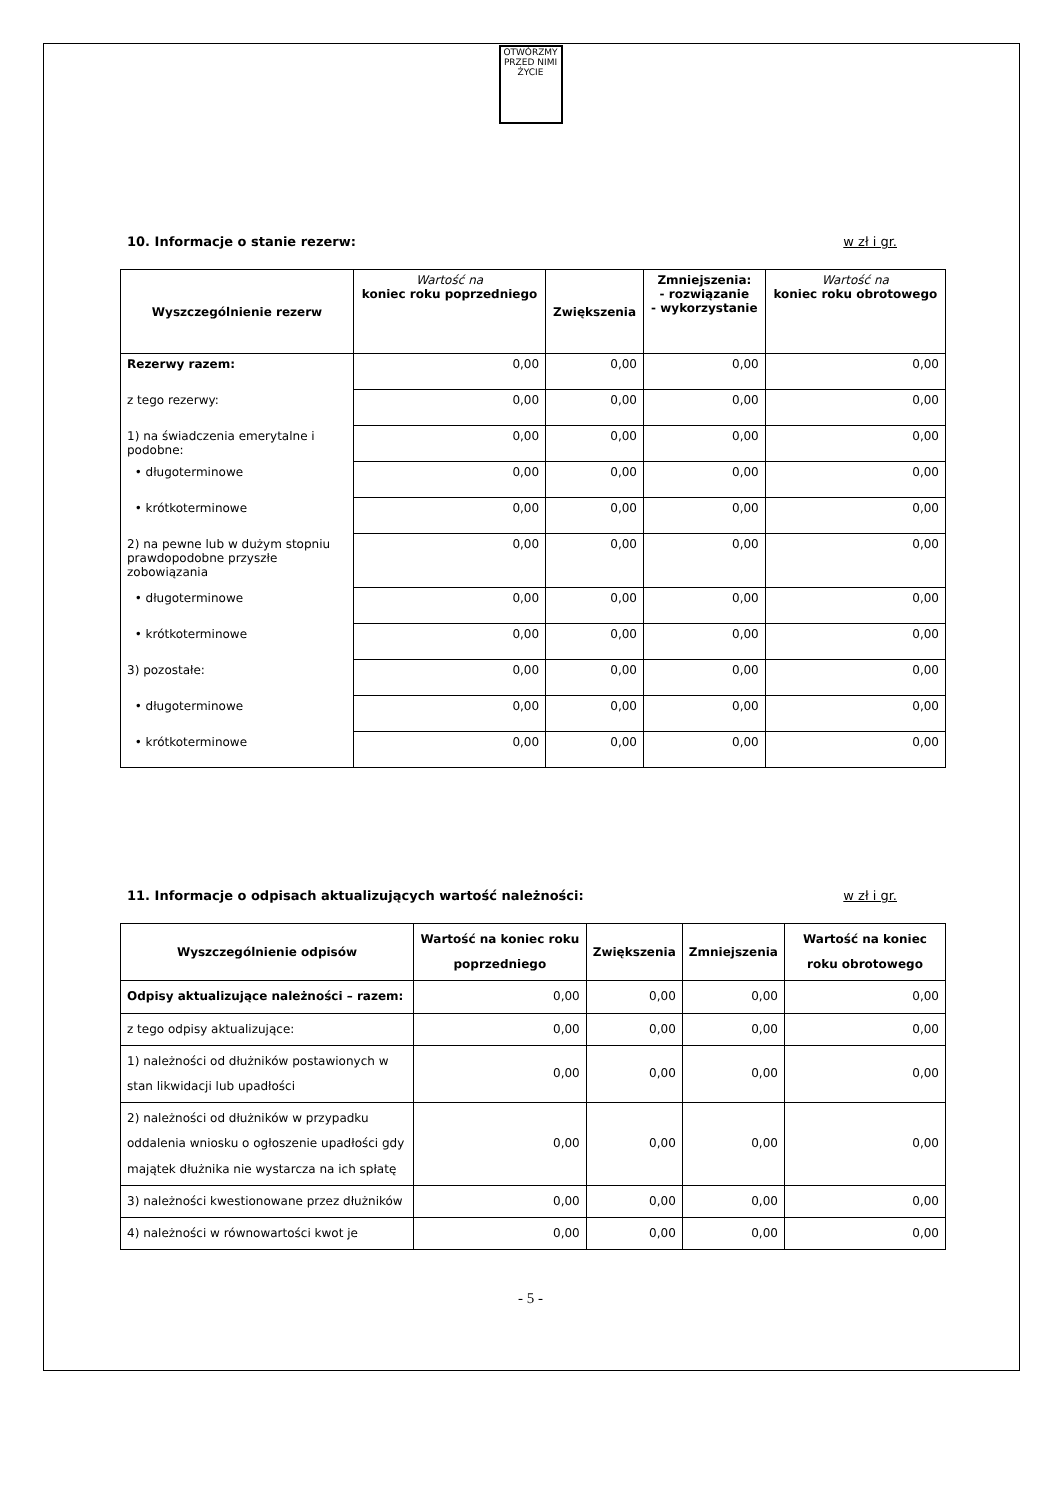OTWÓRZMY PRZED NIMI ŻYCIE
10. Informacje o stanie rezerw: w zł i gr.
| Wyszczególnienie rezerw | Wartość na koniec roku poprzedniego | Zwiększenia | Zmniejszenia: - rozwiązanie - wykorzystanie | Wartość na koniec roku obrotowego |
| --- | --- | --- | --- | --- |
| Rezerwy razem: | 0,00 | 0,00 | 0,00 | 0,00 |
| z tego rezerwy: | 0,00 | 0,00 | 0,00 | 0,00 |
| 1) na świadczenia emerytalne i podobne: | 0,00 | 0,00 | 0,00 | 0,00 |
| • długoterminowe | 0,00 | 0,00 | 0,00 | 0,00 |
| • krótkoterminowe | 0,00 | 0,00 | 0,00 | 0,00 |
| 2) na pewne lub w dużym stopniu prawdopodobne przyszłe zobowiązania | 0,00 | 0,00 | 0,00 | 0,00 |
| • długoterminowe | 0,00 | 0,00 | 0,00 | 0,00 |
| • krótkoterminowe | 0,00 | 0,00 | 0,00 | 0,00 |
| 3) pozostałe: | 0,00 | 0,00 | 0,00 | 0,00 |
| • długoterminowe | 0,00 | 0,00 | 0,00 | 0,00 |
| • krótkoterminowe | 0,00 | 0,00 | 0,00 | 0,00 |
11. Informacje o odpisach aktualizujących wartość należności: w zł i gr.
| Wyszczególnienie odpisów | Wartość na koniec roku poprzedniego | Zwiększenia | Zmniejszenia | Wartość na koniec roku obrotowego |
| --- | --- | --- | --- | --- |
| Odpisy aktualizujące należności – razem: | 0,00 | 0,00 | 0,00 | 0,00 |
| z tego odpisy aktualizujące: | 0,00 | 0,00 | 0,00 | 0,00 |
| 1) należności od dłużników postawionych w stan likwidacji lub upadłości | 0,00 | 0,00 | 0,00 | 0,00 |
| 2) należności od dłużników w przypadku oddalenia wniosku o ogłoszenie upadłości gdy majątek dłużnika nie wystarcza na ich spłatę | 0,00 | 0,00 | 0,00 | 0,00 |
| 3) należności kwestionowane przez dłużników | 0,00 | 0,00 | 0,00 | 0,00 |
| 4) należności w równowartości kwot je | 0,00 | 0,00 | 0,00 | 0,00 |
- 5 -